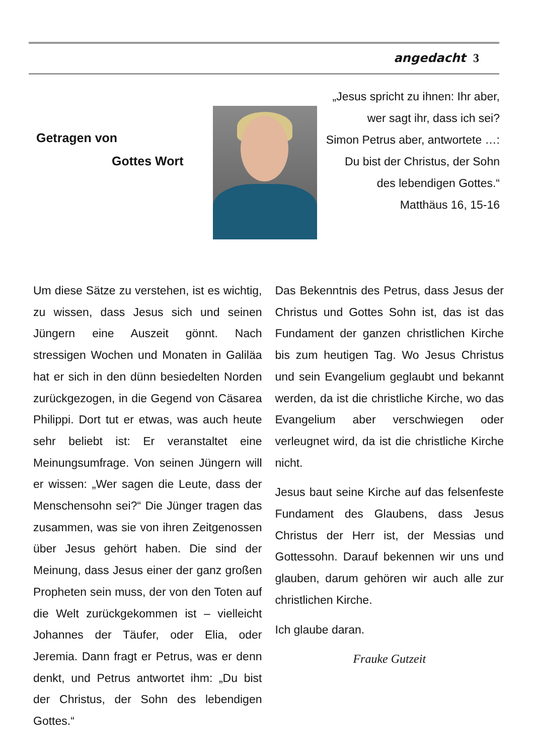angedacht 3
Getragen von
Gottes Wort
„Jesus spricht zu ihnen: Ihr aber,
wer sagt ihr, dass ich sei?
Simon Petrus aber, antwortete …:
Du bist der Christus, der Sohn
des lebendigen Gottes.“
Matthäus 16, 15-16
Um diese Sätze zu verstehen, ist es wichtig, zu wissen, dass Jesus sich und seinen Jüngern eine Auszeit gönnt. Nach stressigen Wochen und Monaten in Galiläa hat er sich in den dünn besiedelten Norden zurückgezogen, in die Gegend von Cäsarea Philippi. Dort tut er etwas, was auch heute sehr beliebt ist: Er veranstaltet eine Meinungsumfrage. Von seinen Jüngern will er wissen: „Wer sagen die Leute, dass der Menschensohn sei?“ Die Jünger tragen das zusammen, was sie von ihren Zeitgenossen über Jesus gehört haben. Die sind der Meinung, dass Jesus einer der ganz großen Propheten sein muss, der von den Toten auf die Welt zurückgekommen ist – vielleicht Johannes der Täufer, oder Elia, oder Jeremia. Dann fragt er Petrus, was er denn denkt, und Petrus antwortet ihm: „Du bist der Christus, der Sohn des lebendigen Gottes.“
Das Bekenntnis des Petrus, dass Jesus der Christus und Gottes Sohn ist, das ist das Fundament der ganzen christlichen Kirche bis zum heutigen Tag. Wo Jesus Christus und sein Evangelium geglaubt und bekannt werden, da ist die christliche Kirche, wo das Evangelium aber verschwiegen oder verleugnet wird, da ist die christliche Kirche nicht.
Jesus baut seine Kirche auf das felsenfeste Fundament des Glaubens, dass Jesus Christus der Herr ist, der Messias und Gottessohn. Darauf bekennen wir uns und glauben, darum gehören wir auch alle zur christlichen Kirche.
Ich glaube daran.
Frauke Gutzeit